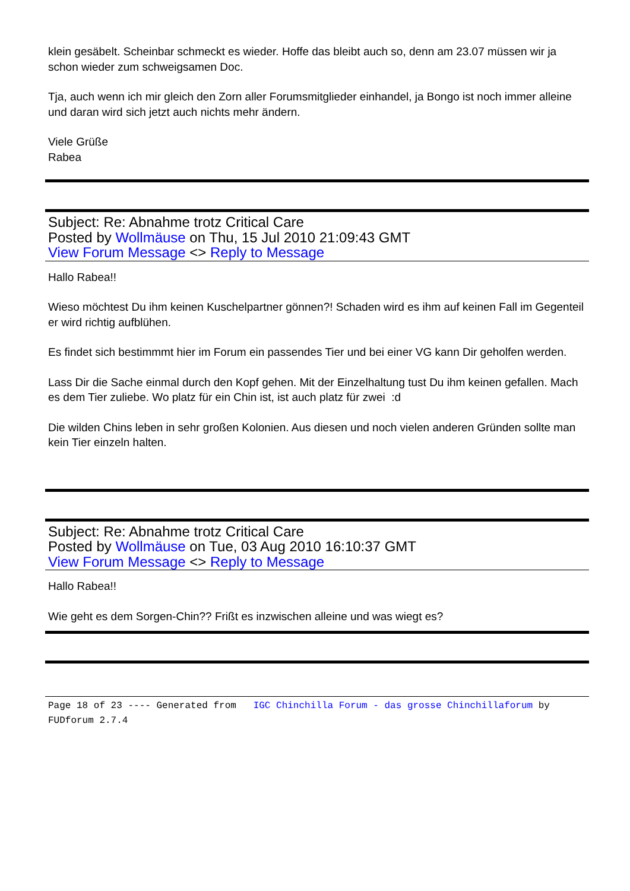klein gesäbelt. Scheinbar schmeckt es wieder. Hoffe das bleibt auch so, denn am 23.07 müssen wir ja schon wieder zum schweigsamen Doc.
Tja, auch wenn ich mir gleich den Zorn aller Forumsmitglieder einhandel, ja Bongo ist noch immer alleine und daran wird sich jetzt auch nichts mehr ändern.
Viele Grüße
Rabea
Subject: Re: Abnahme trotz Critical Care
Posted by Wollmäuse on Thu, 15 Jul 2010 21:09:43 GMT
View Forum Message <> Reply to Message
Hallo Rabea!!
Wieso möchtest Du ihm keinen Kuschelpartner gönnen?! Schaden wird es ihm auf keinen Fall im Gegenteil er wird richtig aufblühen.
Es findet sich bestimmmt hier im Forum ein passendes Tier und bei einer VG kann Dir geholfen werden.
Lass Dir die Sache einmal durch den Kopf gehen. Mit der Einzelhaltung tust Du ihm keinen gefallen. Mach es dem Tier zuliebe. Wo platz für ein Chin ist, ist auch platz für zwei :d
Die wilden Chins leben in sehr großen Kolonien. Aus diesen und noch vielen anderen Gründen sollte man kein Tier einzeln halten.
Subject: Re: Abnahme trotz Critical Care
Posted by Wollmäuse on Tue, 03 Aug 2010 16:10:37 GMT
View Forum Message <> Reply to Message
Hallo Rabea!!
Wie geht es dem Sorgen-Chin?? Frißt es inzwischen alleine und was wiegt es?
Page 18 of 23 ---- Generated from IGC Chinchilla Forum - das grosse Chinchillaforum by FUDforum 2.7.4